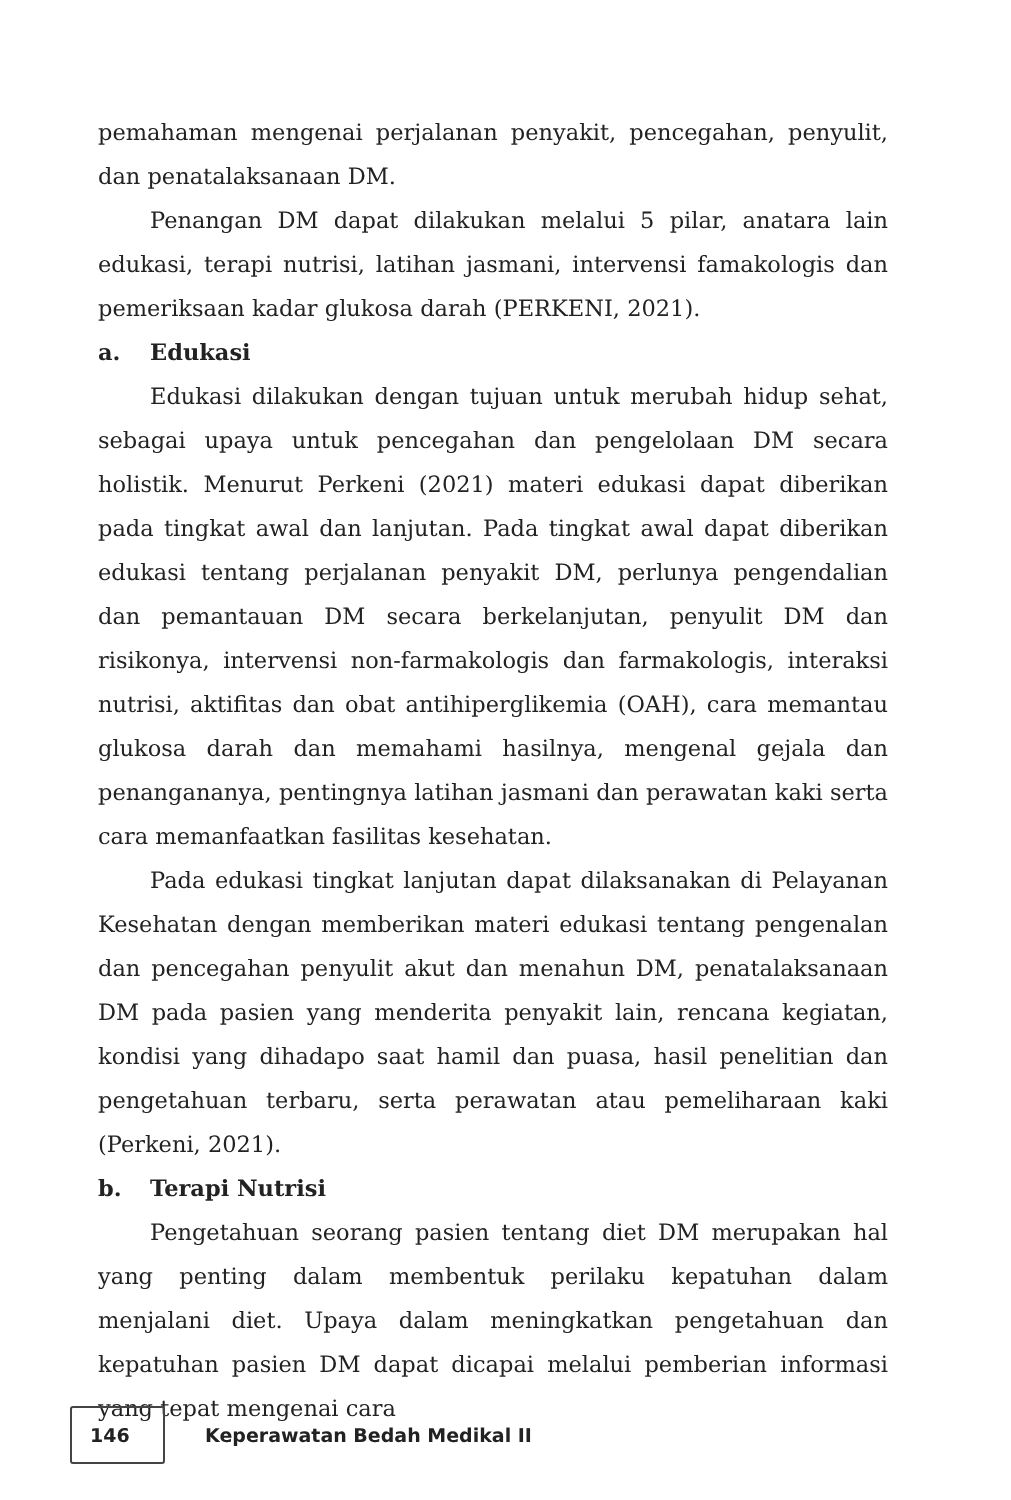pemahaman mengenai perjalanan penyakit, pencegahan, penyulit, dan penatalaksanaan DM.
Penangan DM dapat dilakukan melalui 5 pilar, anatara lain edukasi, terapi nutrisi, latihan jasmani, intervensi famakologis dan pemeriksaan kadar glukosa darah (PERKENI, 2021).
a. Edukasi
Edukasi dilakukan dengan tujuan untuk merubah hidup sehat, sebagai upaya untuk pencegahan dan pengelolaan DM secara holistik. Menurut Perkeni (2021) materi edukasi dapat diberikan pada tingkat awal dan lanjutan. Pada tingkat awal dapat diberikan edukasi tentang perjalanan penyakit DM, perlunya pengendalian dan pemantauan DM secara berkelanjutan, penyulit DM dan risikonya, intervensi non-farmakologis dan farmakologis, interaksi nutrisi, aktifitas dan obat antihiperglikemia (OAH), cara memantau glukosa darah dan memahami hasilnya, mengenal gejala dan penangananya, pentingnya latihan jasmani dan perawatan kaki serta cara memanfaatkan fasilitas kesehatan.
Pada edukasi tingkat lanjutan dapat dilaksanakan di Pelayanan Kesehatan dengan memberikan materi edukasi tentang pengenalan dan pencegahan penyulit akut dan menahun DM, penatalaksanaan DM pada pasien yang menderita penyakit lain, rencana kegiatan, kondisi yang dihadapo saat hamil dan puasa, hasil penelitian dan pengetahuan terbaru, serta perawatan atau pemeliharaan kaki (Perkeni, 2021).
b. Terapi Nutrisi
Pengetahuan seorang pasien tentang diet DM merupakan hal yang penting dalam membentuk perilaku kepatuhan dalam menjalani diet. Upaya dalam meningkatkan pengetahuan dan kepatuhan pasien DM dapat dicapai melalui pemberian informasi yang tepat mengenai cara
146
Keperawatan Bedah Medikal II